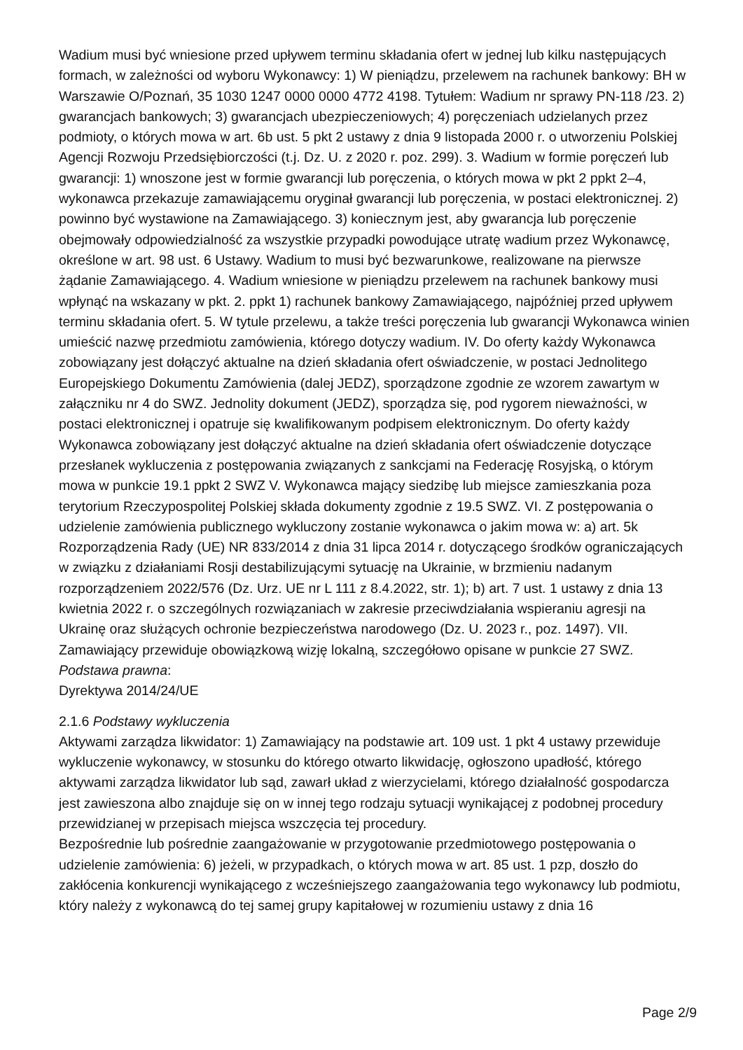Wadium musi być wniesione przed upływem terminu składania ofert w jednej lub kilku następujących formach, w zależności od wyboru Wykonawcy: 1) W pieniądzu, przelewem na rachunek bankowy: BH w Warszawie O/Poznań, 35 1030 1247 0000 0000 4772 4198. Tytułem: Wadium nr sprawy PN-118 /23. 2) gwarancjach bankowych; 3) gwarancjach ubezpieczeniowych; 4) poręczeniach udzielanych przez podmioty, o których mowa w art. 6b ust. 5 pkt 2 ustawy z dnia 9 listopada 2000 r. o utworzeniu Polskiej Agencji Rozwoju Przedsiębiorczości (t.j. Dz. U. z 2020 r. poz. 299). 3. Wadium w formie poręczeń lub gwarancji: 1) wnoszone jest w formie gwarancji lub poręczenia, o których mowa w pkt 2 ppkt 2–4, wykonawca przekazuje zamawiającemu oryginał gwarancji lub poręczenia, w postaci elektronicznej. 2) powinno być wystawione na Zamawiającego. 3) koniecznym jest, aby gwarancja lub poręczenie obejmowały odpowiedzialność za wszystkie przypadki powodujące utratę wadium przez Wykonawcę, określone w art. 98 ust. 6 Ustawy. Wadium to musi być bezwarunkowe, realizowane na pierwsze żądanie Zamawiającego. 4. Wadium wniesione w pieniądzu przelewem na rachunek bankowy musi wpłynąć na wskazany w pkt. 2. ppkt 1) rachunek bankowy Zamawiającego, najpóźniej przed upływem terminu składania ofert. 5. W tytule przelewu, a także treści poręczenia lub gwarancji Wykonawca winien umieścić nazwę przedmiotu zamówienia, którego dotyczy wadium. IV. Do oferty każdy Wykonawca zobowiązany jest dołączyć aktualne na dzień składania ofert oświadczenie, w postaci Jednolitego Europejskiego Dokumentu Zamówienia (dalej JEDZ), sporządzone zgodnie ze wzorem zawartym w załączniku nr 4 do SWZ. Jednolity dokument (JEDZ), sporządza się, pod rygorem nieważności, w postaci elektronicznej i opatruje się kwalifikowanym podpisem elektronicznym. Do oferty każdy Wykonawca zobowiązany jest dołączyć aktualne na dzień składania ofert oświadczenie dotyczące przesłanek wykluczenia z postępowania związanych z sankcjami na Federację Rosyjską, o którym mowa w punkcie 19.1 ppkt 2 SWZ V. Wykonawca mający siedzibę lub miejsce zamieszkania poza terytorium Rzeczypospolitej Polskiej składa dokumenty zgodnie z 19.5 SWZ. VI. Z postępowania o udzielenie zamówienia publicznego wykluczony zostanie wykonawca o jakim mowa w: a) art. 5k Rozporządzenia Rady (UE) NR 833/2014 z dnia 31 lipca 2014 r. dotyczącego środków ograniczających w związku z działaniami Rosji destabilizującymi sytuację na Ukrainie, w brzmieniu nadanym rozporządzeniem 2022/576 (Dz. Urz. UE nr L 111 z 8.4.2022, str. 1); b) art. 7 ust. 1 ustawy z dnia 13 kwietnia 2022 r. o szczególnych rozwiązaniach w zakresie przeciwdziałania wspieraniu agresji na Ukrainę oraz służących ochronie bezpieczeństwa narodowego (Dz. U. 2023 r., poz. 1497). VII. Zamawiający przewiduje obowiązkową wizję lokalną, szczegółowo opisane w punkcie 27 SWZ.
Podstawa prawna:
Dyrektywa 2014/24/UE
2.1.6 Podstawy wykluczenia
Aktywami zarządza likwidator: 1) Zamawiający na podstawie art. 109 ust. 1 pkt 4 ustawy przewiduje wykluczenie wykonawcy, w stosunku do którego otwarto likwidację, ogłoszono upadłość, którego aktywami zarządza likwidator lub sąd, zawarł układ z wierzycielami, którego działalność gospodarcza jest zawieszona albo znajduje się on w innej tego rodzaju sytuacji wynikającej z podobnej procedury przewidzianej w przepisach miejsca wszczęcia tej procedury.
Bezpośrednie lub pośrednie zaangażowanie w przygotowanie przedmiotowego postępowania o udzielenie zamówienia: 6) jeżeli, w przypadkach, o których mowa w art. 85 ust. 1 pzp, doszło do zakłócenia konkurencji wynikającego z wcześniejszego zaangażowania tego wykonawcy lub podmiotu, który należy z wykonawcą do tej samej grupy kapitałowej w rozumieniu ustawy z dnia 16
Page 2/9